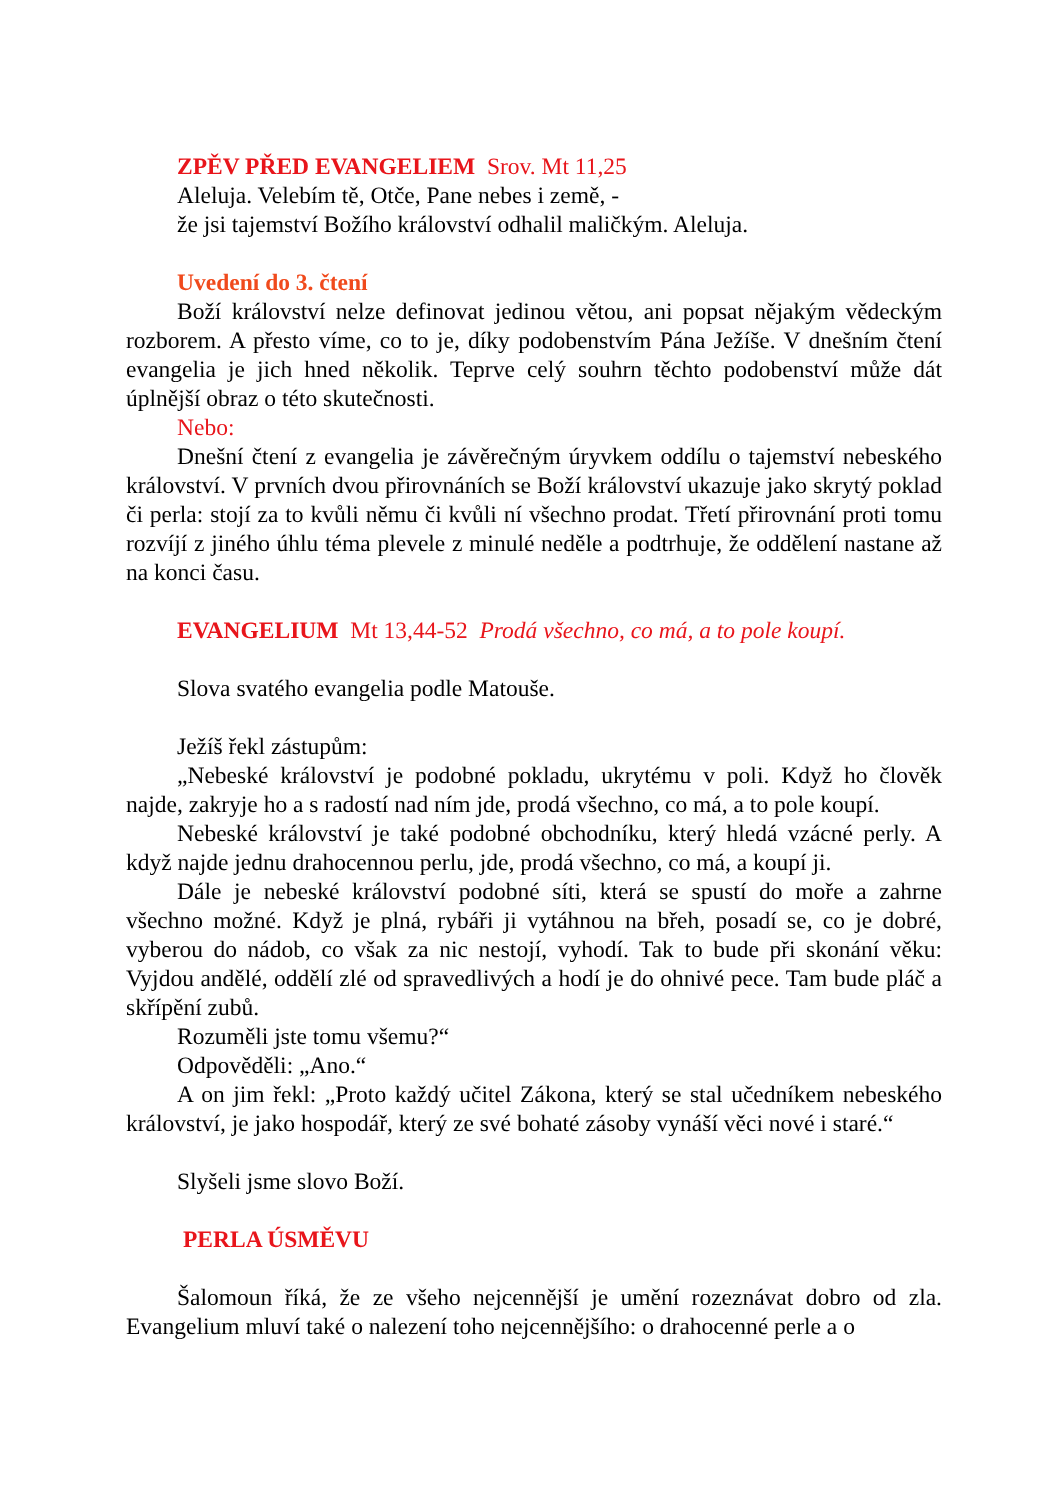ZPĚV PŘED EVANGELIEM Srov. Mt 11,25
Aleluja. Velebím tě, Otče, Pane nebes i země, -
že jsi tajemství Božího království odhalil maličkým. Aleluja.
Uvedení do 3. čtení
Boží království nelze definovat jedinou větou, ani popsat nějakým vědeckým rozborem. A přesto víme, co to je, díky podobenstvím Pána Ježíše. V dnešním čtení evangelia je jich hned několik. Teprve celý souhrn těchto podobenství může dát úplnější obraz o této skutečnosti.
Nebo:
Dnešní čtení z evangelia je závěrečným úryvkem oddílu o tajemství nebeského království. V prvních dvou přirovnáních se Boží království ukazuje jako skrytý poklad či perla: stojí za to kvůli němu či kvůli ní všechno prodat. Třetí přirovnání proti tomu rozvíjí z jiného úhlu téma plevele z minulé neděle a podtrhuje, že oddělení nastane až na konci času.
EVANGELIUM Mt 13,44-52 Prodá všechno, co má, a to pole koupí.
Slova svatého evangelia podle Matouše.
Ježíš řekl zástupům:
„Nebeské království je podobné pokladu, ukrytému v poli. Když ho člověk najde, zakryje ho a s radostí nad ním jde, prodá všechno, co má, a to pole koupí.
Nebeské království je také podobné obchodníku, který hledá vzácné perly. A když najde jednu drahocennou perlu, jde, prodá všechno, co má, a koupí ji.
Dále je nebeské království podobné síti, která se spustí do moře a zahrne všechno možné. Když je plná, rybáři ji vytáhnou na břeh, posadí se, co je dobré, vyberou do nádob, co však za nic nestojí, vyhodí. Tak to bude při skonání věku: Vyjdou andělé, oddělí zlé od spravedlivých a hodí je do ohnivé pece. Tam bude pláč a skřípění zubů.
Rozuměli jste tomu všemu?“
Odpověděli: „Ano.“
A on jim řekl: „Proto každý učitel Zákona, který se stal učedníkem nebeského království, je jako hospodář, který ze své bohaté zásoby vynáší věci nové i staré.“
Slyšeli jsme slovo Boží.
PERLA ÚSMĚVU
Šalomoun říká, že ze všeho nejcennější je umění rozeznávat dobro od zla. Evangelium mluví také o nalezení toho nejcennějšího: o drahocenné perle a o